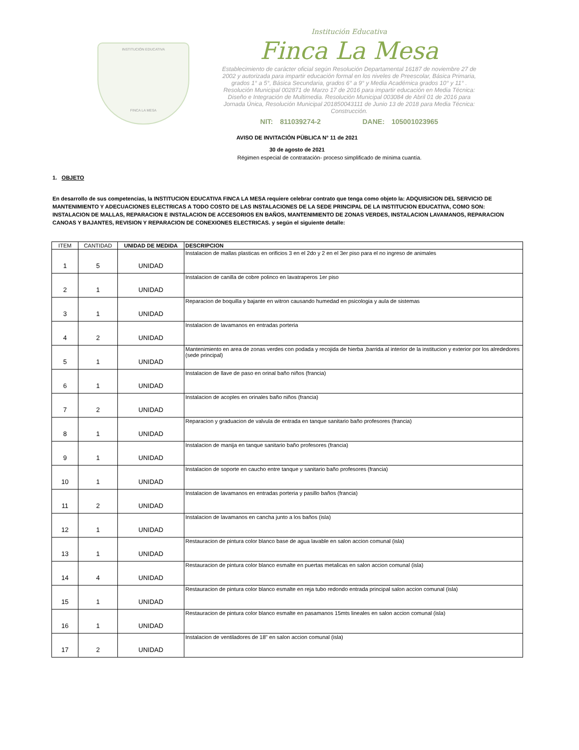INSTITUCIÓN EDUCATIVA
FINCA LA MESA
Institución Educativa
Finca La Mesa
Establecimiento de carácter oficial según Resolución Departamental 16187 de noviembre 27 de 2002 y autorizada para impartir educación formal en los niveles de Preescolar, Básica Primaria, grados 1° a 5°, Básica Secundaria, grados 6° a 9° y Media Académica grados 10° y 11° . Resolución Municipal 002871 de Marzo 17 de 2016 para impartir educación en Media Técnica: Diseño e Integración de Multimedia. Resolución Municipal 003084 de Abril 01 de 2016 para Jornada Única, Resolución Municipal 201850043111 de Junio 13 de 2018 para Media Técnica: Construcción.
NIT: 811039274-2 DANE: 105001023965
AVISO DE INVITACIÓN PÜBLICA N° 11 de 2021
30 de agosto de 2021
Régimen especial de contratación- proceso simplificado de mínima cuantía.
1. OBJETO
En desarrollo de sus competencias, la INSTITUCION EDUCATIVA FINCA LA MESA requiere celebrar contrato que tenga como objeto la: ADQUISICION DEL SERVICIO DE MANTENIMIENTO Y ADECUACIONES ELECTRICAS A TODO COSTO DE LAS INSTALACIONES DE LA SEDE PRINCIPAL DE LA INSTITUCION EDUCATIVA, COMO SON: INSTALACION DE MALLAS, REPARACION E INSTALACION DE ACCESORIOS EN BAÑOS, MANTENIMIENTO DE ZONAS VERDES, INSTALACION LAVAMANOS, REPARACION CANOAS Y BAJANTES, REVISION Y REPARACION DE CONEXIONES ELECTRICAS. y según el siguiente detalle:
| ITEM | CANTIDAD | UNIDAD DE MEDIDA | DESCRIPCION |
| --- | --- | --- | --- |
| 1 | 5 | UNIDAD | Instalacion de mallas plasticas en orificios 3 en el 2do y 2 en el 3er piso para el no ingreso de animales |
| 2 | 1 | UNIDAD | Instalacion de canilla de cobre polinco en lavatraperos 1er piso |
| 3 | 1 | UNIDAD | Reparacion de boquilla y bajante en witron causando humedad en psicologia y aula de sistemas |
| 4 | 2 | UNIDAD | Instalacion de lavamanos en entradas porteria |
| 5 | 1 | UNIDAD | Mantenimiento en area de zonas verdes con podada y recojida de hierba ,barrida al interior de la institucion y exterior por los alrededores (sede principal) |
| 6 | 1 | UNIDAD | Instalacion de llave de paso en orinal baño niños (francia) |
| 7 | 2 | UNIDAD | Instalacion de acoples en orinales baño niños (francia) |
| 8 | 1 | UNIDAD | Reparacion y graduacion de valvula de entrada en tanque sanitario baño profesores (francia) |
| 9 | 1 | UNIDAD | Instalacion de manija en tanque sanitario baño profesores (francia) |
| 10 | 1 | UNIDAD | Instalacion de soporte en caucho entre tanque y sanitario baño profesores (francia) |
| 11 | 2 | UNIDAD | Instalacion de lavamanos en entradas porteria y pasillo baños (francia) |
| 12 | 1 | UNIDAD | Instalacion de lavamanos en cancha junto a los baños (isla) |
| 13 | 1 | UNIDAD | Restauracion de pintura color blanco base de agua lavable en salon accion comunal (isla) |
| 14 | 4 | UNIDAD | Restauracion de pintura color blanco esmalte en puertas metalicas en salon accion comunal (isla) |
| 15 | 1 | UNIDAD | Restauracion de pintura color blanco esmalte en reja tubo redondo entrada principal salon accion comunal (isla) |
| 16 | 1 | UNIDAD | Restauracion de pintura color blanco esmalte en pasamanos 15mts lineales en salon accion comunal (isla) |
| 17 | 2 | UNIDAD | Instalacion de ventiladores de 18" en salon accion comunal (isla) |